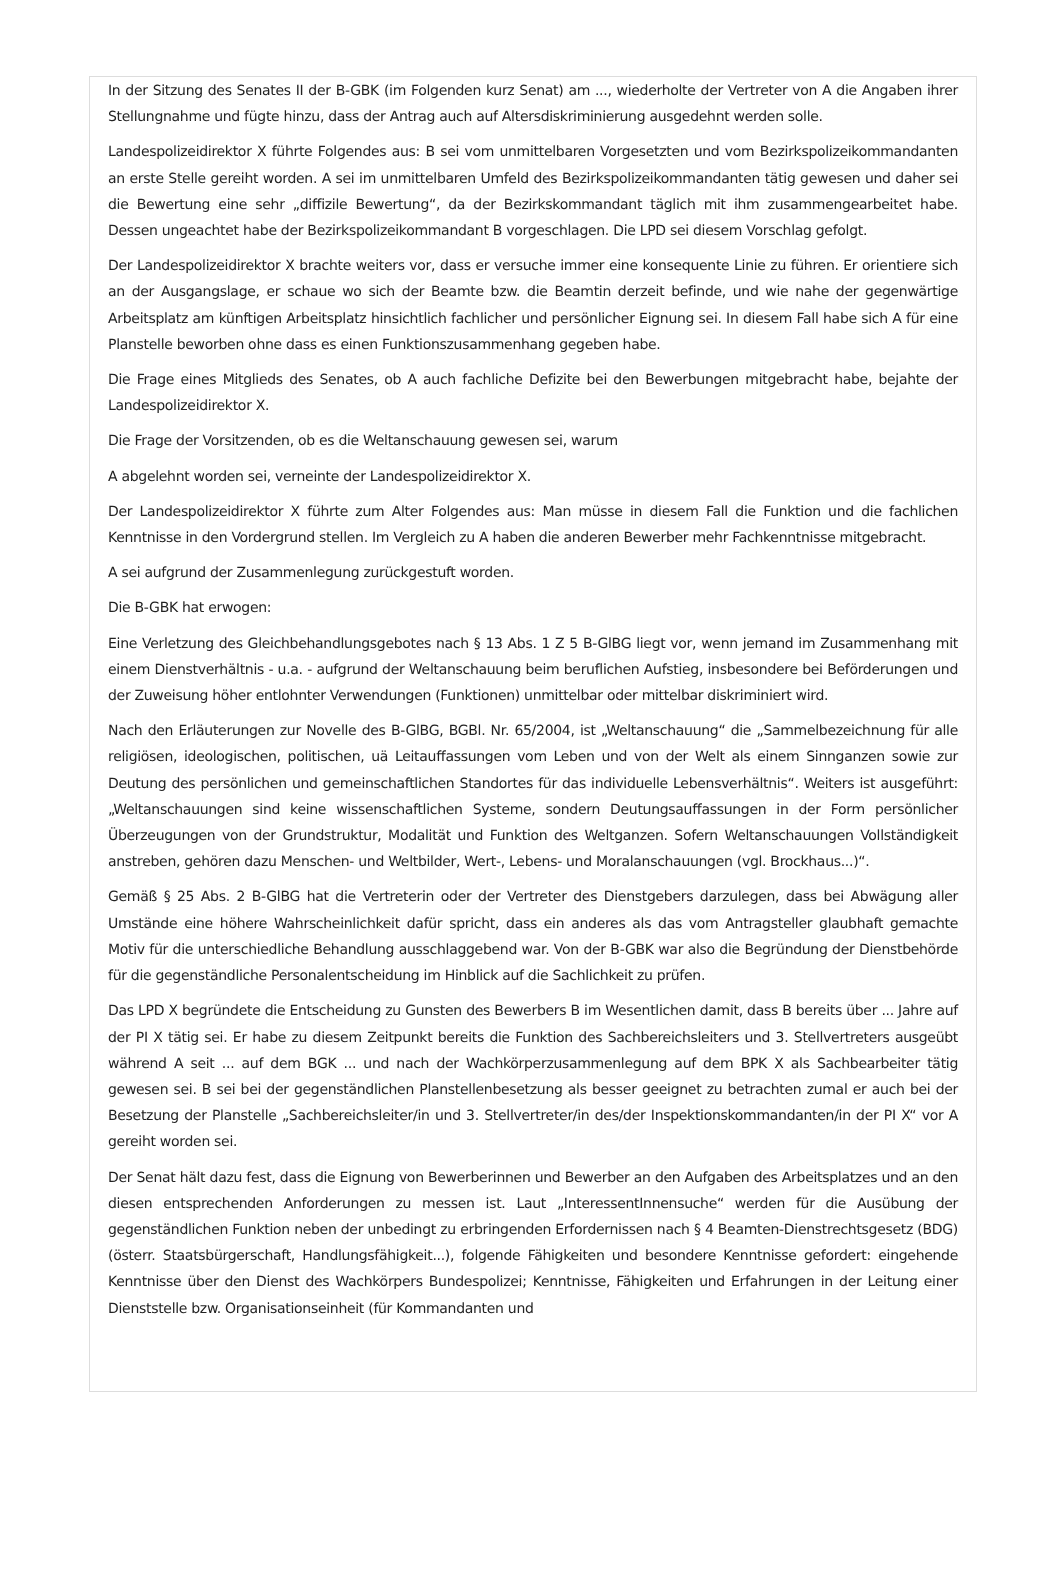In der Sitzung des Senates II der B-GBK (im Folgenden kurz Senat) am ..., wiederholte der Vertreter von A die Angaben ihrer Stellungnahme und fügte hinzu, dass der Antrag auch auf Altersdiskriminierung ausgedehnt werden solle.
Landespolizeidirektor X führte Folgendes aus: B sei vom unmittelbaren Vorgesetzten und vom Bezirkspolizeikommandanten an erste Stelle gereiht worden. A sei im unmittelbaren Umfeld des Bezirkspolizeikommandanten tätig gewesen und daher sei die Bewertung eine sehr „diffizile Bewertung“, da der Bezirkskommandant täglich mit ihm zusammengearbeitet habe. Dessen ungeachtet habe der Bezirkspolizeikommandant B vorgeschlagen. Die LPD sei diesem Vorschlag gefolgt.
Der Landespolizeidirektor X brachte weiters vor, dass er versuche immer eine konsequente Linie zu führen. Er orientiere sich an der Ausgangslage, er schaue wo sich der Beamte bzw. die Beamtin derzeit befinde, und wie nahe der gegenwärtige Arbeitsplatz am künftigen Arbeitsplatz hinsichtlich fachlicher und persönlicher Eignung sei. In diesem Fall habe sich A für eine Planstelle beworben ohne dass es einen Funktionszusammenhang gegeben habe.
Die Frage eines Mitglieds des Senates, ob A auch fachliche Defizite bei den Bewerbungen mitgebracht habe, bejahte der Landespolizeidirektor X.
Die Frage der Vorsitzenden, ob es die Weltanschauung gewesen sei, warum
A abgelehnt worden sei, verneinte der Landespolizeidirektor X.
Der Landespolizeidirektor X führte zum Alter Folgendes aus: Man müsse in diesem Fall die Funktion und die fachlichen Kenntnisse in den Vordergrund stellen. Im Vergleich zu A haben die anderen Bewerber mehr Fachkenntnisse mitgebracht.
A sei aufgrund der Zusammenlegung zurückgestuft worden.
Die B-GBK hat erwogen:
Eine Verletzung des Gleichbehandlungsgebotes nach § 13 Abs. 1 Z 5 B-GlBG liegt vor, wenn jemand im Zusammenhang mit einem Dienstverhältnis - u.a. - aufgrund der Weltanschauung beim beruflichen Aufstieg, insbesondere bei Beförderungen und der Zuweisung höher entlohnter Verwendungen (Funktionen) unmittelbar oder mittelbar diskriminiert wird.
Nach den Erläuterungen zur Novelle des B-GlBG, BGBl. Nr. 65/2004, ist „Weltanschauung“ die „Sammelbezeichnung für alle religiösen, ideologischen, politischen, uä Leitauffassungen vom Leben und von der Welt als einem Sinnganzen sowie zur Deutung des persönlichen und gemeinschaftlichen Standortes für das individuelle Lebensverhältnis“. Weiters ist ausgeführt: „Weltanschauungen sind keine wissenschaftlichen Systeme, sondern Deutungsauffassungen in der Form persönlicher Überzeugungen von der Grundstruktur, Modalität und Funktion des Weltganzen. Sofern Weltanschauungen Vollständigkeit anstreben, gehören dazu Menschen- und Weltbilder, Wert-, Lebens- und Moralanschauungen (vgl. Brockhaus...)“.
Gemäß § 25 Abs. 2 B-GlBG hat die Vertreterin oder der Vertreter des Dienstgebers darzulegen, dass bei Abwägung aller Umstände eine höhere Wahrscheinlichkeit dafür spricht, dass ein anderes als das vom Antragsteller glaubhaft gemachte Motiv für die unterschiedliche Behandlung ausschlaggebend war. Von der B-GBK war also die Begründung der Dienstbehörde für die gegenständliche Personalentscheidung im Hinblick auf die Sachlichkeit zu prüfen.
Das LPD X begründete die Entscheidung zu Gunsten des Bewerbers B im Wesentlichen damit, dass B bereits über ... Jahre auf der PI X tätig sei. Er habe zu diesem Zeitpunkt bereits die Funktion des Sachbereichsleiters und 3. Stellvertreters ausgeübt während A seit ... auf dem BGK ... und nach der Wachkörperzusammenlegung auf dem BPK X als Sachbearbeiter tätig gewesen sei. B sei bei der gegenständlichen Planstellenbesetzung als besser geeignet zu betrachten zumal er auch bei der Besetzung der Planstelle „Sachbereichsleiter/in und 3. Stellvertreter/in des/der Inspektionskommandanten/in der PI X“ vor A gereiht worden sei.
Der Senat hält dazu fest, dass die Eignung von Bewerberinnen und Bewerber an den Aufgaben des Arbeitsplatzes und an den diesen entsprechenden Anforderungen zu messen ist. Laut „InteressentInnensuche“ werden für die Ausübung der gegenständlichen Funktion neben der unbedingt zu erbringenden Erfordernissen nach § 4 Beamten-Dienstrechtsgesetz (BDG) (österr. Staatsbürgerschaft, Handlungsfähigkeit...), folgende Fähigkeiten und besondere Kenntnisse gefordert: eingehende Kenntnisse über den Dienst des Wachkörpers Bundespolizei; Kenntnisse, Fähigkeiten und Erfahrungen in der Leitung einer Dienststelle bzw. Organisationseinheit (für Kommandanten und